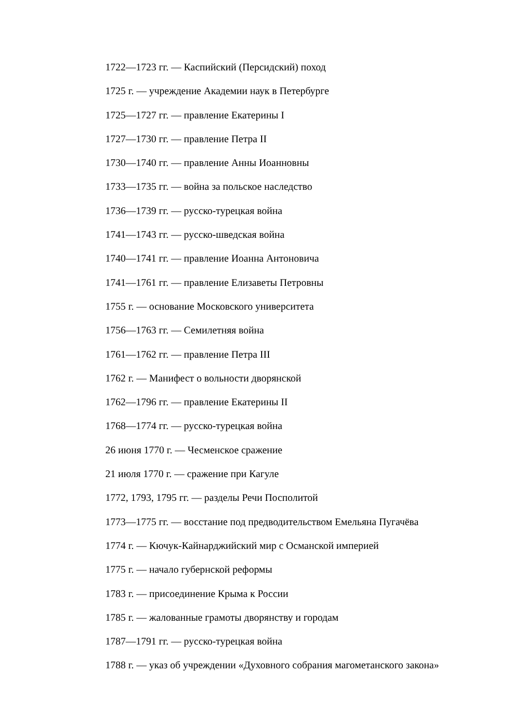1722—1723 гг. — Каспийский (Персидский) поход
1725 г. — учреждение Академии наук в Петербурге
1725—1727 гг. — правление Екатерины I
1727—1730 гг. — правление Петра II
1730—1740 гг. — правление Анны Иоанновны
1733—1735 гг. — война за польское наследство
1736—1739 гг. — русско-турецкая война
1741—1743 гг. — русско-шведская война
1740—1741 гг. — правление Иоанна Антоновича
1741—1761 гг. — правление Елизаветы Петровны
1755 г. — основание Московского университета
1756—1763 гг. — Семилетняя война
1761—1762 гг. — правление Петра III
1762 г. — Манифест о вольности дворянской
1762—1796 гг. — правление Екатерины II
1768—1774 гг. — русско-турецкая война
26 июня 1770 г. — Чесменское сражение
21 июля 1770 г. — сражение при Кагуле
1772, 1793, 1795 гг. — разделы Речи Посполитой
1773—1775 гг. — восстание под предводительством Емельяна Пугачёва
1774 г. — Кючук-Кайнарджийский мир с Османской империей
1775 г. — начало губернской реформы
1783 г. — присоединение Крыма к России
1785 г. — жалованные грамоты дворянству и городам
1787—1791 гг. — русско-турецкая война
1788 г. — указ об учреждении «Духовного собрания магометанского закона»